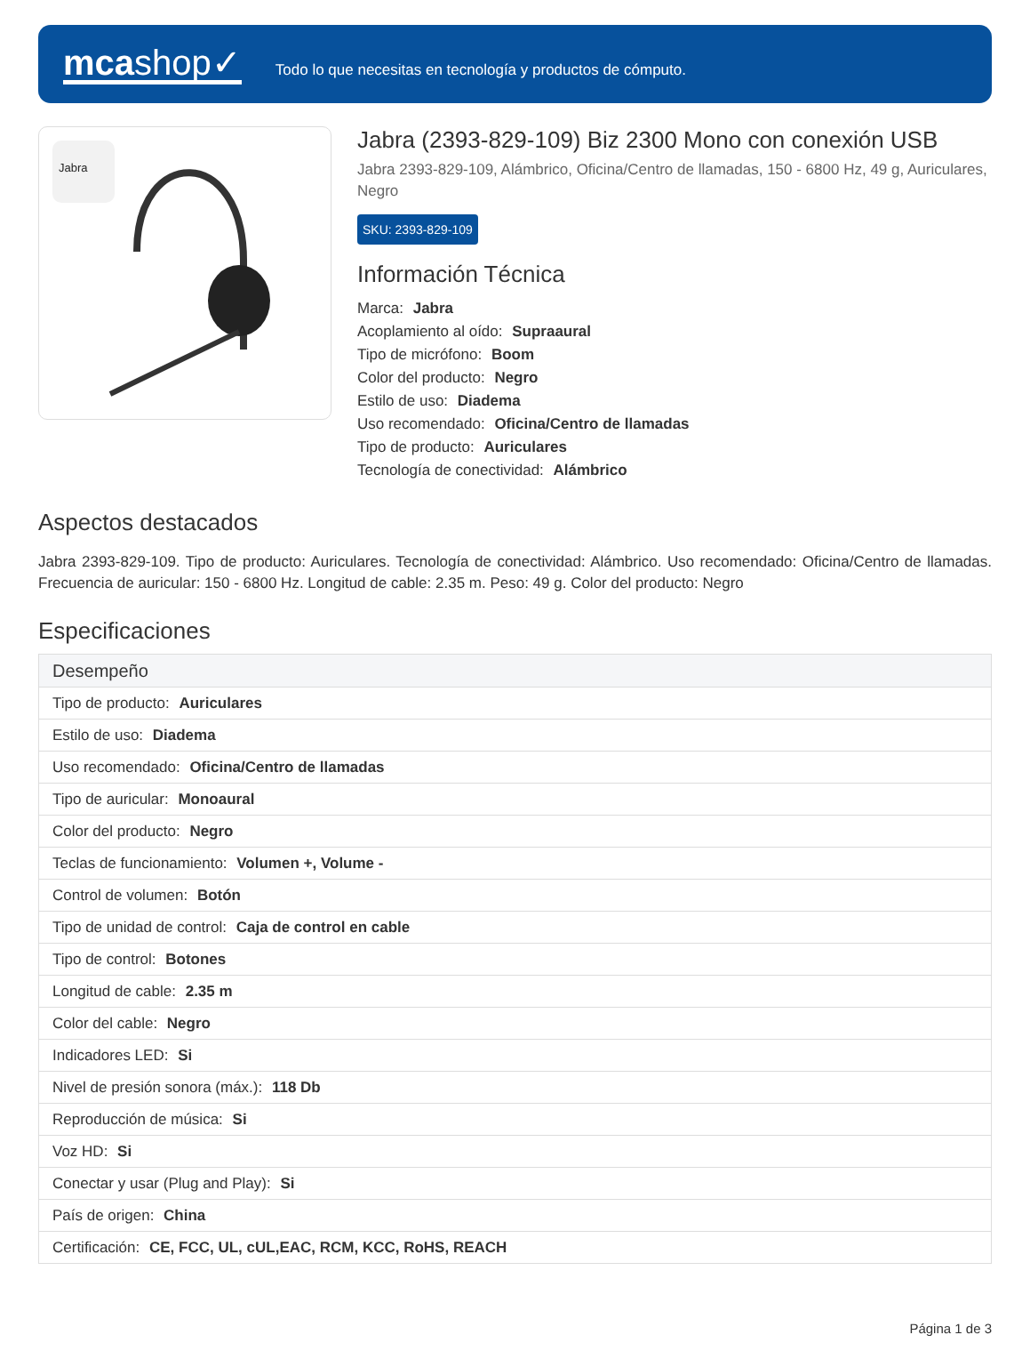mcashop✓
Todo lo que necesitas en tecnología y productos de cómputo.
Jabra
Jabra (2393-829-109) Biz 2300 Mono con conexión USB
Jabra 2393-829-109, Alámbrico, Oficina/Centro de llamadas, 150 - 6800 Hz, 49 g, Auriculares, Negro
SKU: 2393-829-109
Información Técnica
Marca: Jabra
Acoplamiento al oído: Supraaural
Tipo de micrófono: Boom
Color del producto: Negro
Estilo de uso: Diadema
Uso recomendado: Oficina/Centro de llamadas
Tipo de producto: Auriculares
Tecnología de conectividad: Alámbrico
Aspectos destacados
Jabra 2393-829-109. Tipo de producto: Auriculares. Tecnología de conectividad: Alámbrico. Uso recomendado: Oficina/Centro de llamadas. Frecuencia de auricular: 150 - 6800 Hz. Longitud de cable: 2.35 m. Peso: 49 g. Color del producto: Negro
Especificaciones
| Desempeño |
| --- |
| Tipo de producto: Auriculares |
| Estilo de uso: Diadema |
| Uso recomendado: Oficina/Centro de llamadas |
| Tipo de auricular: Monoaural |
| Color del producto: Negro |
| Teclas de funcionamiento: Volumen +, Volume - |
| Control de volumen: Botón |
| Tipo de unidad de control: Caja de control en cable |
| Tipo de control: Botones |
| Longitud de cable: 2.35 m |
| Color del cable: Negro |
| Indicadores LED: Si |
| Nivel de presión sonora (máx.): 118 Db |
| Reproducción de música: Si |
| Voz HD: Si |
| Conectar y usar (Plug and Play): Si |
| País de origen: China |
| Certificación: CE, FCC, UL, cUL,EAC, RCM, KCC, RoHS, REACH |
Página 1 de 3